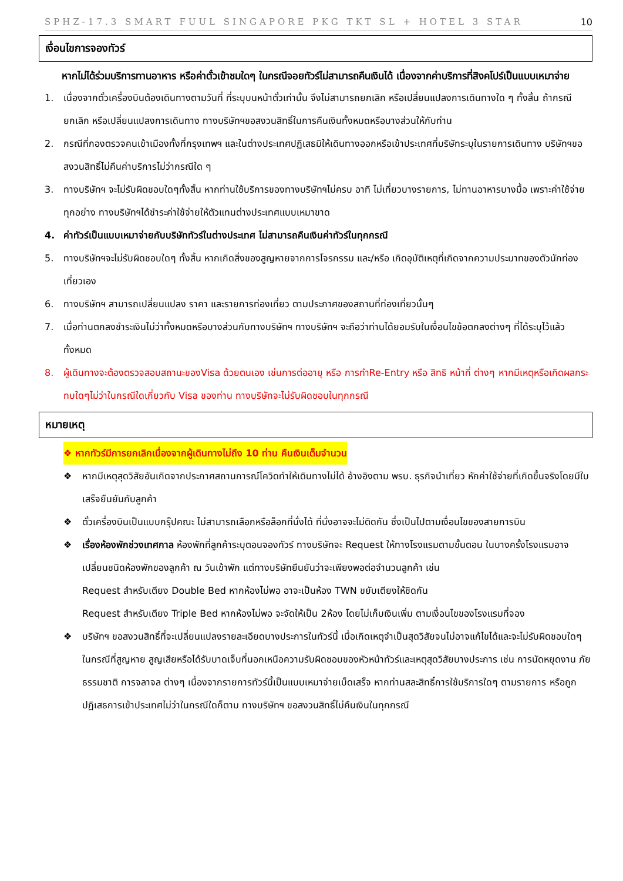SPHZ-17.3 SMART FUUL SINGAPORE PKG TKT SL + HOTEL 3 STAR 10
เงื่อนไขการจองทัวร์
หากไม่ได้ร่วมบริการทานอาหาร หรือค่าตั๋วเข้าชมใดๆ ในกรณีจอยทัวร์ไม่สามารถคืนเงินได้ เนื่องจากค่าบริการที่สิงคโปร์เป็นแบบเหมาจ่าย
1. เนื่องจากตั๋วเครื่องบินต้องเดินทางตามวันที่ ที่ระบุบนหน้าตั๋วเท่านั้น จึงไม่สามารถยกเลิก หรือเปลี่ยนแปลงการเดินทางใด ๆ ทั้งสิ้น ถ้ากรณียกเลิก หรือเปลี่ยนแปลงการเดินทาง ทางบริษัทฯขอสงวนสิทธิ์ในการคืนเงินทั้งหมดหรือบางส่วนให้กับท่าน
2. กรณีที่กองตรวจคนเข้าเมืองทั้งที่กรุงเทพฯ และในต่างประเทศปฏิเสธมิให้เดินทางออกหรือเข้าประเทศที่บริษัทระบุในรายการเดินทาง บริษัทฯขอสงวนสิทธิ์ไม่คืนค่าบริการไม่ว่ากรณีใด ๆ
3. ทางบริษัทฯ จะไม่รับผิดชอบใดๆทั้งสิ้น หากท่านใช้บริการของทางบริษัทฯไม่ครบ อาทิ ไม่เที่ยวบางรายการ, ไม่ทานอาหารบางมื้อ เพราะค่าใช้จ่ายทุกอย่าง ทางบริษัทฯได้ชำระค่าใช้จ่ายให้ตัวแทนต่างประเทศแบบเหมาขาด
4. ค่าทัวร์เป็นแบบเหมาจ่ายกับบริษัททัวร์ในต่างประเทศ ไม่สามารถคืนเงินค่าทัวร์ในทุกกรณี
5. ทางบริษัทฯจะไม่รับผิดชอบใดๆ ทั้งสิ้น หากเกิดสิ่งของสูญหายจากการโจรกรรม และ/หรือ เกิดอุบัติเหตุที่เกิดจากความประมาทของตัวนักท่องเที่ยวเอง
6. ทางบริษัทฯ สามารถเปลี่ยนแปลง ราคา และรายการท่องเที่ยว ตามประกาศของสถานที่ท่องเที่ยวนั้นๆ
7. เมื่อท่านตกลงชำระเงินไม่ว่าทั้งหมดหรือบางส่วนกับทางบริษัทฯ ทางบริษัทฯ จะถือว่าท่านได้ยอมรับในเงื่อนไขข้อตกลงต่างๆ ที่ได้ระบุไว้แล้วทั้งหมด
8. ผู้เดินทางจะต้องตรวจสอบสถานะของVisa ด้วยตนเอง เช่นการต่ออายุ หรือ การทำRe-Entry หรือ สิทธิ หน้าที่ ต่างๆ หากมีเหตุหรือเกิดผลกระทบใดๆไม่ว่าในกรณีใดเกี่ยวกับ Visa ของท่าน ทางบริษัทจะไม่รับผิดชอบในทุกกรณี
หมายเหตุ
❖ หากทัวร์มีการยกเลิกเนื่องจากผู้เดินทางไม่ถึง 10 ท่าน คืนเงินเต็มจำนวน
❖ หากมีเหตุสุดวิสัยอันเกิดจากประกาศสถานการณ์โควิดทำให้เดินทางไม่ได้ อ้างอิงตาม พรบ. ธุรกิจนำเที่ยว หักค่าใช้จ่ายที่เกิดขึ้นจริงโดยมีใบเสร็จยืนยันกับลูกค้า
❖ ตั๋วเครื่องบินเป็นแบบกรุ๊ปคณะ ไม่สามารถเลือกหรือล็อกที่นั่งได้ ที่นั่งอาจจะไม่ติดกัน ซึ่งเป็นไปตามเงื่อนไขของสายการบิน
❖ เรื่องห้องพักช่วงเทศกาล ห้องพักที่ลูกค้าระบุตอนจองทัวร์ ทางบริษัทจะ Request ให้ทางโรงแรมตามขั้นตอน ในบางครั้งโรงแรมอาจเปลี่ยนชนิดห้องพักของลูกค้า ณ วันเข้าพัก แต่ทางบริษัทยืนยันว่าจะเพียงพอต่อจำนวนลูกค้า เช่น
Request สำหรับเตียง Double Bed หากห้องไม่พอ อาจะเป็นห้อง TWN ขยับเตียงให้ชิดกัน
Request สำหรับเตียง Triple Bed หากห้องไม่พอ จะจัดให้เป็น 2ห้อง โดยไม่เก็บเงินเพิ่ม ตามเงื่อนไขของโรงแรมที่จอง
❖ บริษัทฯ ขอสงวนสิทธิ์ที่จะเปลี่ยนแปลงรายละเอียดบางประการในทัวร์นี้ เมื่อเกิดเหตุจำเป็นสุดวิสัยจนไม่อาจแก้ไขได้และจะไม่รับผิดชอบใดๆ ในกรณีที่สูญหาย สูญเสียหรือได้รับบาดเจ็บที่นอกเหนือความรับผิดชอบของหัวหน้าทัวร์และเหตุสุดวิสัยบางประการ เช่น การนัดหยุดงาน ภัยธรรมชาติ การจลาจล ต่างๆ เนื่องจากรายการทัวร์นี้เป็นแบบเหมาจ่ายเบ็ดเสร็จ หากท่านสละสิทธิ์การใช้บริการใดๆ ตามรายการ หรือถูกปฏิเสธการเข้าประเทศไม่ว่าในกรณีใดก็ตาม ทางบริษัทฯ ขอสงวนสิทธิ์ไม่คืนเงินในทุกกรณี